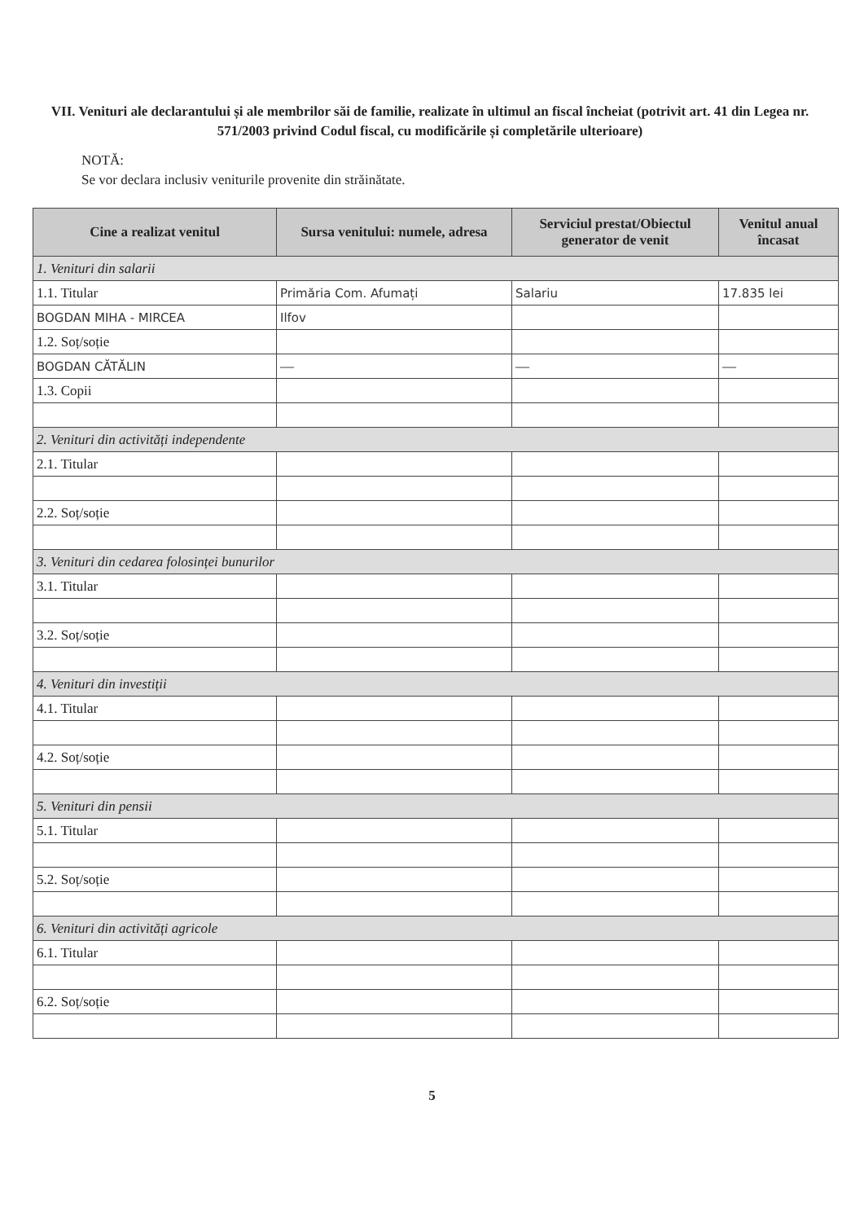VII. Venituri ale declarantului și ale membrilor săi de familie, realizate în ultimul an fiscal încheiat (potrivit art. 41 din Legea nr. 571/2003 privind Codul fiscal, cu modificările și completările ulterioare)
NOTĂ:
Se vor declara inclusiv veniturile provenite din străinătate.
| Cine a realizat venitul | Sursa venitului: numele, adresa | Serviciul prestat/Obiectul generator de venit | Venitul anual încasat |
| --- | --- | --- | --- |
| 1. Venituri din salarii | | | |
| 1.1. Titular | Primăria Com. Afumați | Salariu | 17.835 lei |
| BOGDAN MIHA - MIRCEA | Ilfov | | |
| 1.2. Soț/soție | | | |
| BOGDAN CĂTĂLIN | — | — | — |
| 1.3. Copii | | | |
| 2. Venituri din activități independente | | | |
| 2.1. Titular | | | |
| 2.2. Soț/soție | | | |
| 3. Venituri din cedarea folosinței bunurilor | | | |
| 3.1. Titular | | | |
| 3.2. Soț/soție | | | |
| 4. Venituri din investiții | | | |
| 4.1. Titular | | | |
| 4.2. Soț/soție | | | |
| 5. Venituri din pensii | | | |
| 5.1. Titular | | | |
| 5.2. Soț/soție | | | |
| 6. Venituri din activități agricole | | | |
| 6.1. Titular | | | |
| 6.2. Soț/soție | | | |
5